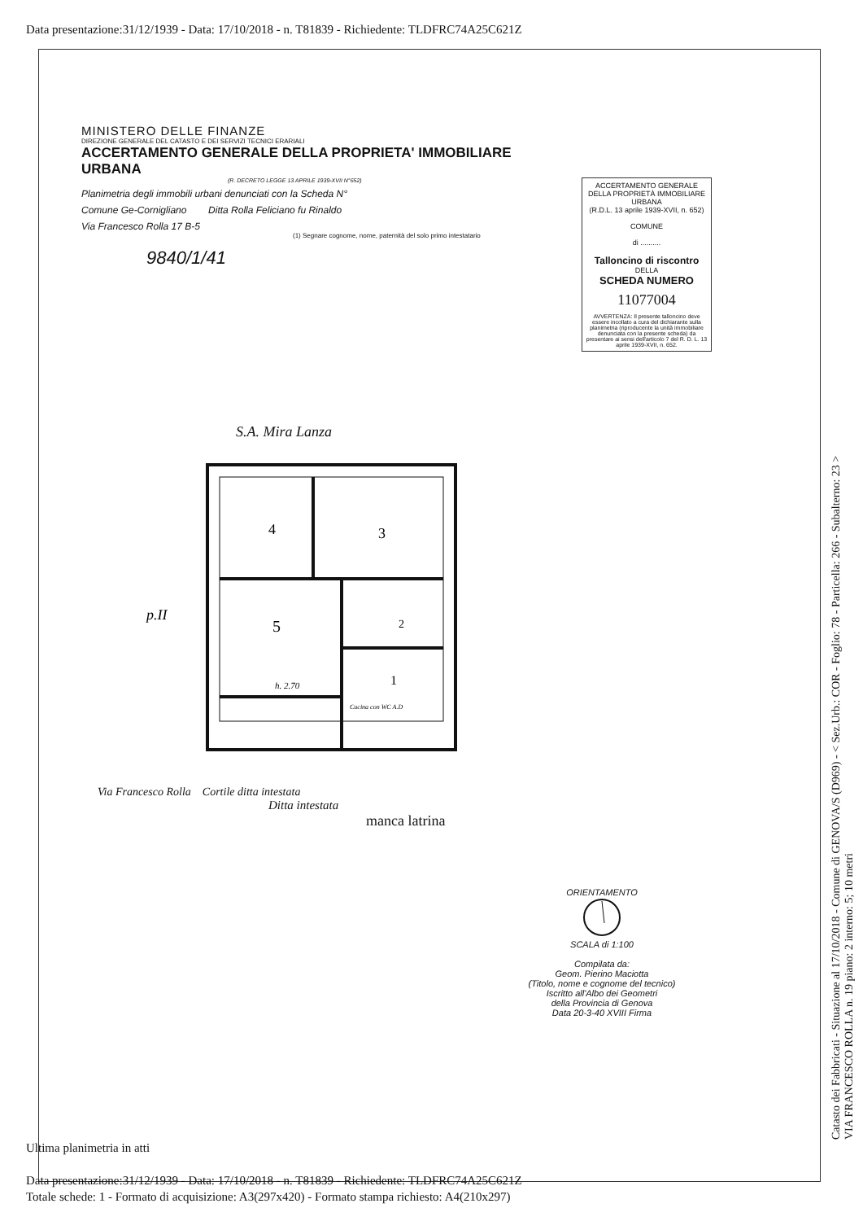Data presentazione:31/12/1939 - Data: 17/10/2018 - n. T81839 - Richiedente: TLDFRC74A25C621Z
MINISTERO DELLE FINANZE
DIREZIONE GENERALE DEL CATASTO E DEI SERVIZI TECNICI ERARIALI
ACCERTAMENTO GENERALE DELLA PROPRIETA' IMMOBILIARE URBANA
(R. DECRETO LEGGE 13 APRILE 1939-XVII N°652)
Planimetria degli immobili urbani denunciati con la Scheda N°
Comune Ge-Cornigliano Ditta Rolla Feliciano fu Rinaldo
Via Francesco Rolla 17 B-5
(1) Segnare cognome, nome, paternità del solo primo intestatario
9840/1/41
ACCERTAMENTO GENERALE DELLA PROPRIETÀ IMMOBILIARE URBANA
(R.D.L. 13 aprile 1939-XVII, n. 652)
COMUNE
di ..........
Talloncino di riscontro
DELLA
SCHEDA NUMERO
11077004
AVVERTENZA: Il presente talloncino deve essere incollato a cura del dichiarante sulla planimetria (riproducente la unità immobiliare denunciata con la presente scheda) da presentare ai sensi dell'articolo 7 del R. D. L. 13 aprile 1939-XVII, n. 652.
S.A. Mira Lanza
4
3
5
2
1
h. 2.70
Cucina con WC A.D
p.II
Via Francesco Rolla Cortile ditta intestata
Ditta intestata
manca latrina
ORIENTAMENTO
SCALA di 1:100
Compilata da:
Geom. Pierino Maciotta
(Titolo, nome e cognome del tecnico)
Iscritto all'Albo dei Geometri
della Provincia di Genova
Data 20-3-40 XVIII Firma
Catasto dei Fabbricati - Situazione al 17/10/2018 - Comune di GENOVA/S (D969) - < Sez.Urb.: COR - Foglio: 78 - Particella: 266 - Subalterno: 23 >
VIA FRANCESCO ROLLA n. 19 piano: 2 interno: 5; 10 metri
Ultima planimetria in atti
Data presentazione:31/12/1939 - Data: 17/10/2018 - n. T81839 - Richiedente: TLDFRC74A25C621Z
Totale schede: 1 - Formato di acquisizione: A3(297x420) - Formato stampa richiesto: A4(210x297)